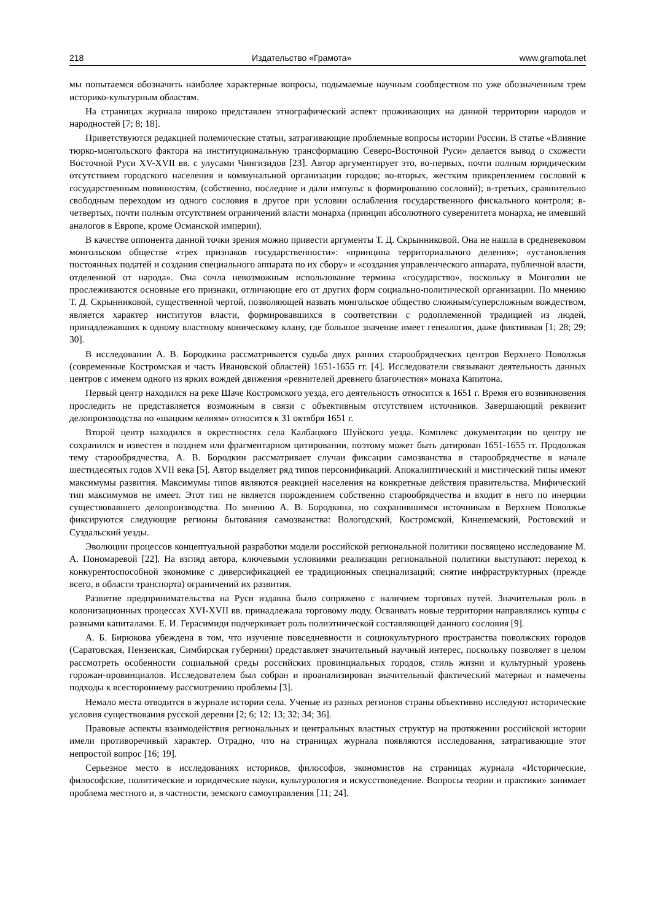218 Издательство «Грамота» www.gramota.net
мы попытаемся обозначить наиболее характерные вопросы, подымаемые научным сообществом по уже обозначенным трем историко-культурным областям.
На страницах журнала широко представлен этнографический аспект проживающих на данной территории народов и народностей [7; 8; 18].
Приветствуются редакцией полемические статьи, затрагивающие проблемные вопросы истории России. В статье «Влияние тюрко-монгольского фактора на институциональную трансформацию Северо-Восточной Руси» делается вывод о схожести Восточной Руси XV-XVII вв. с улусами Чингизидов [23]. Автор аргументирует это, во-первых, почти полным юридическим отсутствием городского населения и коммунальной организации городов; во-вторых, жестким прикреплением сословий к государственным повинностям, (собственно, последние и дали импульс к формированию сословий); в-третьих, сравнительно свободным переходом из одного сословия в другое при условии ослабления государственного фискального контроля; в-четвертых, почти полным отсутствием ограничений власти монарха (принцип абсолютного суверенитета монарха, не имевший аналогов в Европе, кроме Османской империи).
В качестве оппонента данной точки зрения можно привести аргументы Т. Д. Скрынниковой. Она не нашла в средневековом монгольском обществе «трех признаков государственности»: «принципа территориального деления»; «установления постоянных податей и создания специального аппарата по их сбору» и «создания управленческого аппарата, публичной власти, отделенной от народа». Она сочла невозможным использование термина «государство», поскольку в Монголии не прослеживаются основные его признаки, отличающие его от других форм социально-политической организации. По мнению Т. Д. Скрынниковой, существенной чертой, позволяющей назвать монгольское общество сложным/суперсложным вождеством, является характер институтов власти, формировавшихся в соответствии с родоплеменной традицией из людей, принадлежавших к одному властному коническому клану, где большое значение имеет генеалогия, даже фиктивная [1; 28; 29; 30].
В исследовании А. В. Бородкина рассматривается судьба двух ранних старообрядческих центров Верхнего Поволжья (современные Костромская и часть Ивановской областей) 1651-1655 гг. [4]. Исследователи связывают деятельность данных центров с именем одного из ярких вождей движения «ревнителей древнего благочестия» монаха Капитона.
Первый центр находился на реке Шаче Костромского уезда, его деятельность относится к 1651 г. Время его возникновения проследить не представляется возможным в связи с объективным отсутствием источников. Завершающий реквизит делопроизводства по «шацким келиям» относится к 31 октября 1651 г.
Второй центр находился в окрестностях села Калбацкого Шуйского уезда. Комплекс документации по центру не сохранился и известен в позднем или фрагментарном цитировании, поэтому может быть датирован 1651-1655 гг. Продолжая тему старообрядчества, А. В. Бородкин рассматривает случаи фиксации самозванства в старообрядчестве в начале шестидесятых годов XVII века [5]. Автор выделяет ряд типов персонификаций. Апокалиптический и мистический типы имеют максимумы развития. Максимумы типов являются реакцией населения на конкретные действия правительства. Мифический тип максимумов не имеет. Этот тип не является порождением собственно старообрядчества и входит в него по инерции существовавшего делопроизводства. По мнению А. В. Бородкина, по сохранившимся источникам в Верхнем Поволжье фиксируются следующие регионы бытования самозванства: Вологодский, Костромской, Кинешемский, Ростовский и Суздальский уезды.
Эволюции процессов концептуальной разработки модели российской региональной политики посвящено исследование М. А. Пономаревой [22]. На взгляд автора, ключевыми условиями реализации региональной политики выступают: переход к конкурентоспособной экономике с диверсификацией ее традиционных специализаций; снятие инфраструктурных (прежде всего, в области транспорта) ограничений их развития.
Развитие предпринимательства на Руси издавна было сопряжено с наличием торговых путей. Значительная роль в колонизационных процессах XVI-XVII вв. принадлежала торговому люду. Осваивать новые территории направлялись купцы с разными капиталами. Е. И. Герасимиди подчеркивает роль полиэтнической составляющей данного сословия [9].
А. Б. Бирюкова убеждена в том, что изучение повседневности и социокультурного пространства поволжских городов (Саратовская, Пензенская, Симбирская губернии) представляет значительный научный интерес, поскольку позволяет в целом рассмотреть особенности социальной среды российских провинциальных городов, стиль жизни и культурный уровень горожан-провинциалов. Исследователем был собран и проанализирован значительный фактический материал и намечены подходы к всестороннему рассмотрению проблемы [3].
Немало места отводится в журнале истории села. Ученые из разных регионов страны объективно исследуют исторические условия существования русской деревни [2; 6; 12; 13; 32; 34; 36].
Правовые аспекты взаимодействия региональных и центральных властных структур на протяжении российской истории имели противоречивый характер. Отрадно, что на страницах журнала появляются исследования, затрагивающие этот непростой вопрос [16; 19].
Серьезное место в исследованиях историков, философов, экономистов на страницах журнала «Исторические, философские, политические и юридические науки, культурология и искусствоведение. Вопросы теории и практики» занимает проблема местного и, в частности, земского самоуправления [11; 24].